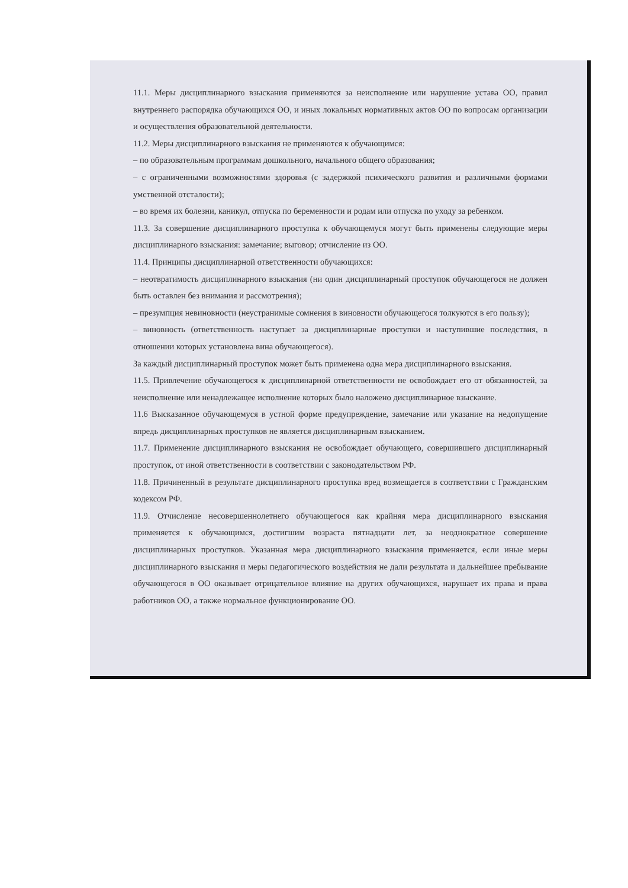11.1. Меры дисциплинарного взыскания применяются за неисполнение или нарушение устава ОО, правил внутреннего распорядка обучающихся ОО, и иных локальных нормативных актов ОО по вопросам организации и осуществления образовательной деятельности.
11.2. Меры дисциплинарного взыскания не применяются к обучающимся:
– по образовательным программам дошкольного, начального общего образования;
– с ограниченными возможностями здоровья (с задержкой психического развития и различными формами умственной отсталости);
– во время их болезни, каникул, отпуска по беременности и родам или отпуска по уходу за ребенком.
11.3. За совершение дисциплинарного проступка к обучающемуся могут быть применены следующие меры дисциплинарного взыскания: замечание; выговор; отчисление из ОО.
11.4. Принципы дисциплинарной ответственности обучающихся:
– неотвратимость дисциплинарного взыскания (ни один дисциплинарный проступок обучающегося не должен быть оставлен без внимания и рассмотрения);
– презумпция невиновности (неустранимые сомнения в виновности обучающегося толкуются в его пользу);
– виновность (ответственность наступает за дисциплинарные проступки и наступившие последствия, в отношении которых установлена вина обучающегося).
За каждый дисциплинарный проступок может быть применена одна мера дисциплинарного взыскания.
11.5. Привлечение обучающегося к дисциплинарной ответственности не освобождает его от обязанностей, за неисполнение или ненадлежащее исполнение которых было наложено дисциплинарное взыскание.
11.6 Высказанное обучающемуся в устной форме предупреждение, замечание или указание на недопущение впредь дисциплинарных проступков не является дисциплинарным взысканием.
11.7. Применение дисциплинарного взыскания не освобождает обучающего, совершившего дисциплинарный проступок, от иной ответственности в соответствии с законодательством РФ.
11.8. Причиненный в результате дисциплинарного проступка вред возмещается в соответствии с Гражданским кодексом РФ.
11.9. Отчисление несовершеннолетнего обучающегося как крайняя мера дисциплинарного взыскания применяется к обучающимся, достигшим возраста пятнадцати лет, за неоднократное совершение дисциплинарных проступков. Указанная мера дисциплинарного взыскания применяется, если иные меры дисциплинарного взыскания и меры педагогического воздействия не дали результата и дальнейшее пребывание обучающегося в ОО оказывает отрицательное влияние на других обучающихся, нарушает их права и права работников ОО, а также нормальное функционирование ОО.